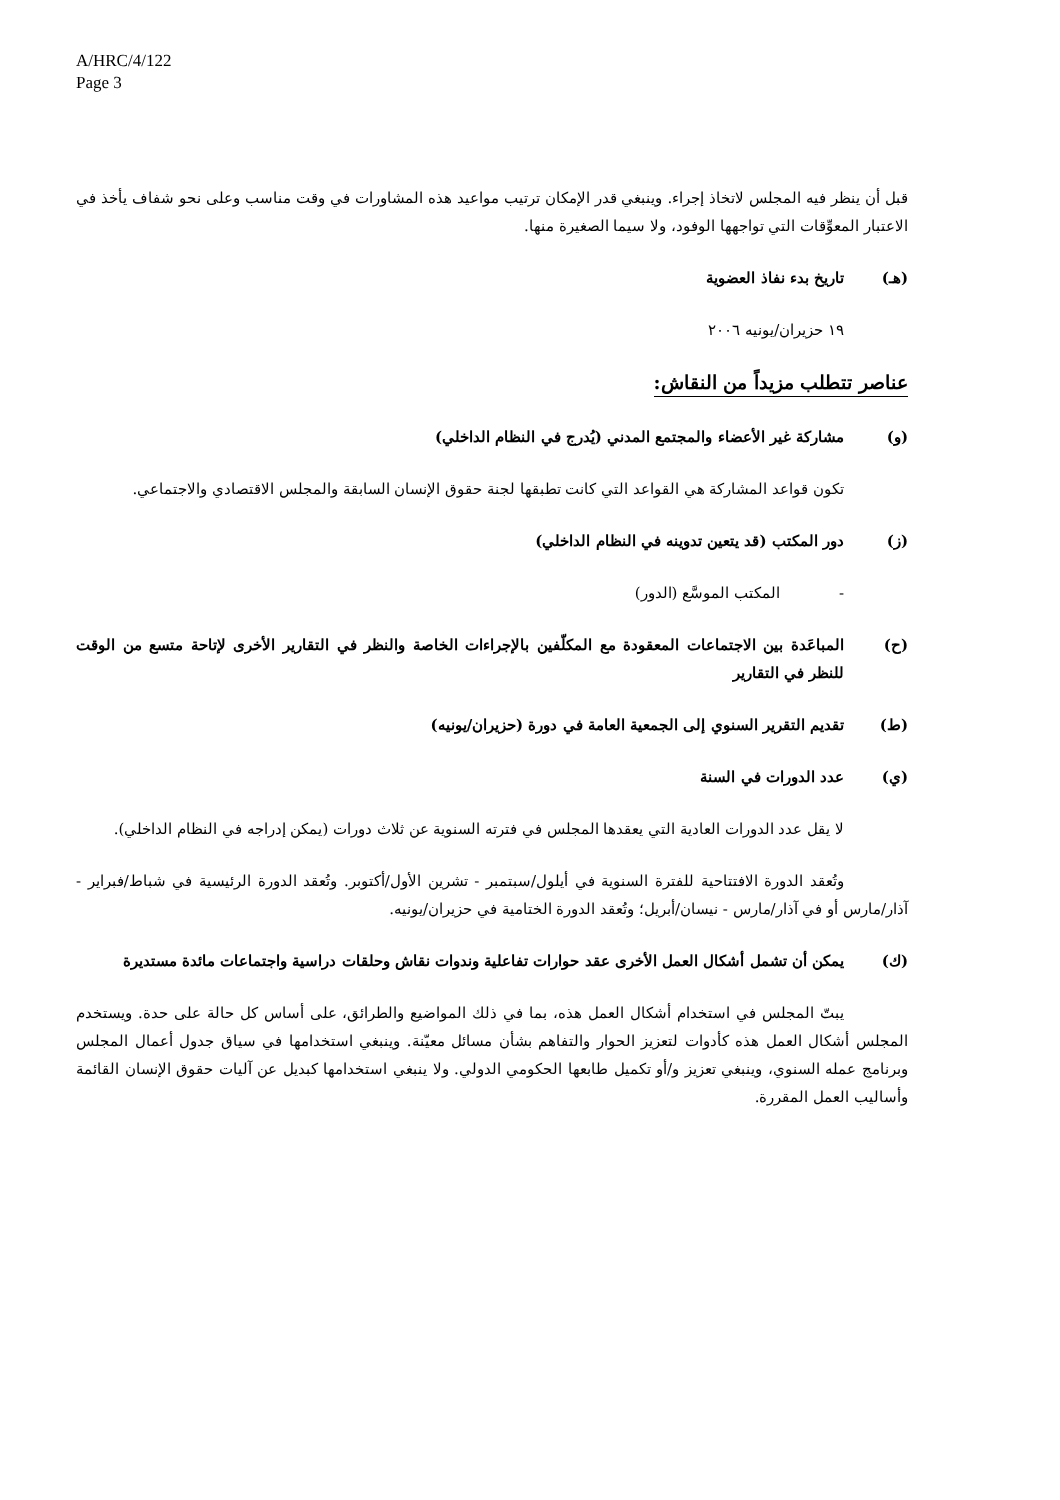A/HRC/4/122
Page 3
قبل أن ينظر فيه المجلس لاتخاذ إجراء. وينبغي قدر الإمكان ترتيب مواعيد هذه المشاورات في وقت مناسب وعلى نحو شفاف يأخذ في الاعتبار المعوِّقات التي تواجهها الوفود، ولا سيما الصغيرة منها.
(هـ) تاريخ بدء نفاذ العضوية
١٩ حزيران/يونيه ٢٠٠٦
عناصر تتطلب مزيداً من النقاش:
(و) مشاركة غير الأعضاء والمجتمع المدني (يُدرج في النظام الداخلي)
تكون قواعد المشاركة هي القواعد التي كانت تطبقها لجنة حقوق الإنسان السابقة والمجلس الاقتصادي والاجتماعي.
(ز) دور المكتب (قد يتعين تدوينه في النظام الداخلي)
- المكتب الموسَّع (الدور)
(ح) المباعَدة بين الاجتماعات المعقودة مع المكلّفين بالإجراءات الخاصة والنظر في التقارير الأخرى لإتاحة متسع من الوقت للنظر في التقارير
(ط) تقديم التقرير السنوي إلى الجمعية العامة في دورة (حزيران/يونيه)
(ي) عدد الدورات في السنة
لا يقل عدد الدورات العادية التي يعقدها المجلس في فترته السنوية عن ثلاث دورات (يمكن إدراجه في النظام الداخلي).
وتُعقد الدورة الافتتاحية للفترة السنوية في أيلول/سبتمبر - تشرين الأول/أكتوبر. وتُعقد الدورة الرئيسية في شباط/فبراير - آذار/مارس أو في آذار/مارس - نيسان/أبريل؛ وتُعقد الدورة الختامية في حزيران/يونيه.
(ك) يمكن أن تشمل أشكال العمل الأخرى عقد حوارات تفاعلية وندوات نقاش وحلقات دراسية واجتماعات مائدة مستديرة
يبتّ المجلس في استخدام أشكال العمل هذه، بما في ذلك المواضيع والطرائق، على أساس كل حالة على حدة. ويستخدم المجلس أشكال العمل هذه كأدوات لتعزيز الحوار والتفاهم بشأن مسائل معيّنة. وينبغي استخدامها في سياق جدول أعمال المجلس وبرنامج عمله السنوي، وينبغي تعزيز و/أو تكميل طابعها الحكومي الدولي. ولا ينبغي استخدامها كبديل عن آليات حقوق الإنسان القائمة وأساليب العمل المقررة.